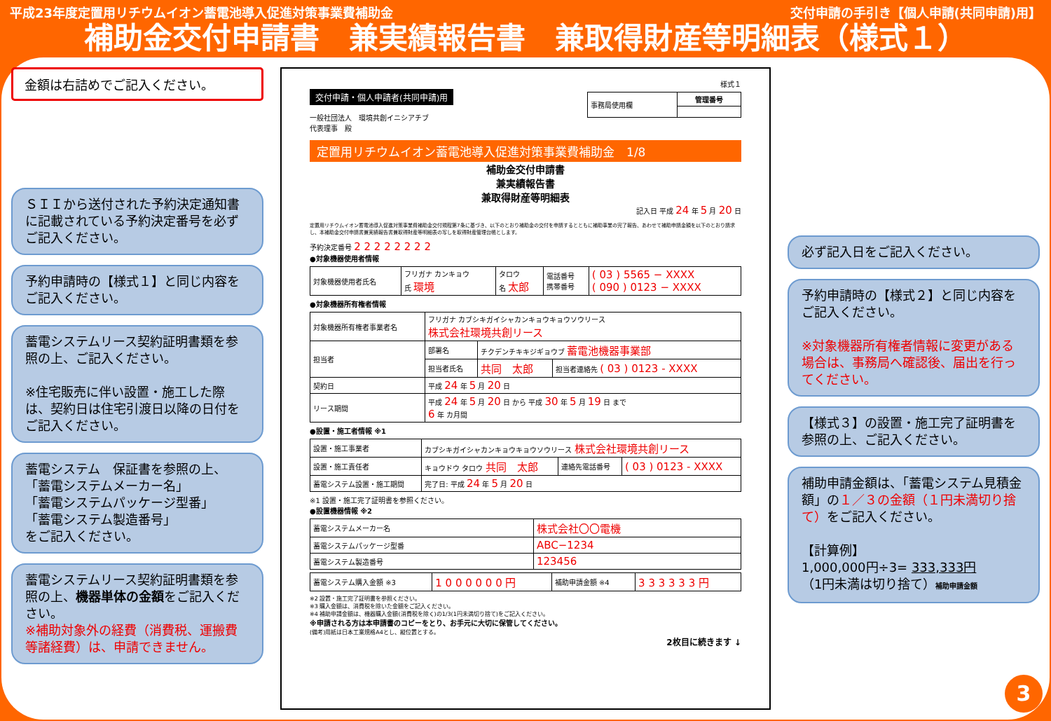平成23年度定置用リチウムイオン蓄電池導入促進対策事業費補助金 交付申請の手引き【個人申請(共同申請)用】
補助金交付申請書　兼実績報告書　兼取得財産等明細表（様式１）
金額は右詰めでご記入ください。
ＳＩＩから送付された予約決定通知書に記載されている予約決定番号を必ずご記入ください。
予約申請時の【様式１】と同じ内容をご記入ください。
蓄電システムリース契約証明書類を参照の上、ご記入ください。
※住宅販売に伴い設置・施工した際は、契約日は住宅引渡日以降の日付をご記入ください。
蓄電システム　保証書を参照の上、
「蓄電システムメーカー名」
「蓄電システムパッケージ型番」
「蓄電システム製造番号」
をご記入ください。
蓄電システムリース契約証明書類を参照の上、機器単体の金額をご記入ください。
※補助対象外の経費（消費税、運搬費等諸経費）は、申請できません。
様式１
交付申請・個人申請者(共同申請)用
| 事務局使用欄 | 管理番号 |
一般社団法人　環境共創イニシアチブ
代表理事　殿
定置用リチウムイオン蓄電池導入促進対策事業費補助金　1/8
補助金交付申請書
兼実績報告書
兼取得財産等明細表
記入日 平成 24 年 5 月 20 日
定置用リチウムイオン蓄電池導入促進対策事業費補助金交付規程第7条に基づき、以下のとおり補助金の交付を申請するとともに補助事業の完了報告、あわせて補助申請金額を以下のとおり請求し、本補助金交付申請書兼実績報告書兼取得財産等明細表の写しを取得財産管理台帳とします。
予約決定番号 2 2 2 2 2 2 2 2
●対象機器使用者情報
| 対象機器使用者氏名 | フリガナ カンキョウ 氏 環境 | タロウ 名 太郎 | 電話番号 携帯番号 | ( 03 ) 5565 − XXXX ( 090 ) 0123 − XXXX |
●対象機器所有権者情報
| 対象機器所有権者事業者名 | フリガナ カブシキガイシャカンキョウキョウソウリース 株式会社環境共創リース | | |
| 担当者 | 部署名 | チクデンチキキジギョウブ 蓄電池機器事業部 | |
| | 担当者氏名 | 共同 太郎 | 担当者連絡先 ( 03 ) 0123 - XXXX |
| 契約日 | 平成 24 年 5 月 20 日 | | |
| リース期間 | 平成 24 年 5 月 20 日 から 平成 30 年 5 月 19 日 まで 6 年 カ月間 | | |
●設置・施工者情報 ※1
| 設置・施工事業者 | カブシキガイシャカンキョウキョウソウリース 株式会社環境共創リース | | |
| 設置・施工責任者 | キョウドウ タロウ 共同 太郎 | 連絡先電話番号 | ( 03 ) 0123 - XXXX |
| 蓄電システム設置・施工期間 | 完了日: 平成 24 年 5 月 20 日 | | |
※1 設置・施工完了証明書を参照ください。
●設置機器情報 ※2
| 蓄電システムメーカー名 | 株式会社〇〇電機 |
| 蓄電システムパッケージ型番 | ABC−1234 |
| 蓄電システム製造番号 | 123456 |
| 蓄電システム購入金額 ※3 | 1 0 0 0 0 0 0 円 | 補助申請金額 ※4 | 3 3 3 3 3 3 円 |
※2 設置・施工完了証明書を参照ください。
※3 購入金額は、消費税を除いた金額をご記入ください。
※4 補助申請金額は、機器購入金額(消費税を除く)の1/3(1円未満切り捨て)をご記入ください。
※申請される方は本申請書のコピーをとり、お手元に大切に保管してください。
(備考)用紙は日本工業規格A4とし、縦位置とする。
2枚目に続きます ↓
必ず記入日をご記入ください。
予約申請時の【様式２】と同じ内容をご記入ください。
※対象機器所有権者情報に変更がある場合は、事務局へ確認後、届出を行ってください。
【様式３】の設置・施工完了証明書を参照の上、ご記入ください。
補助申請金額は、「蓄電システム見積金額」の１／３の金額（１円未満切り捨て）をご記入ください。
【計算例】
1,000,000円÷3= 333,333円
（1円未満は切り捨て）補助申請金額
3